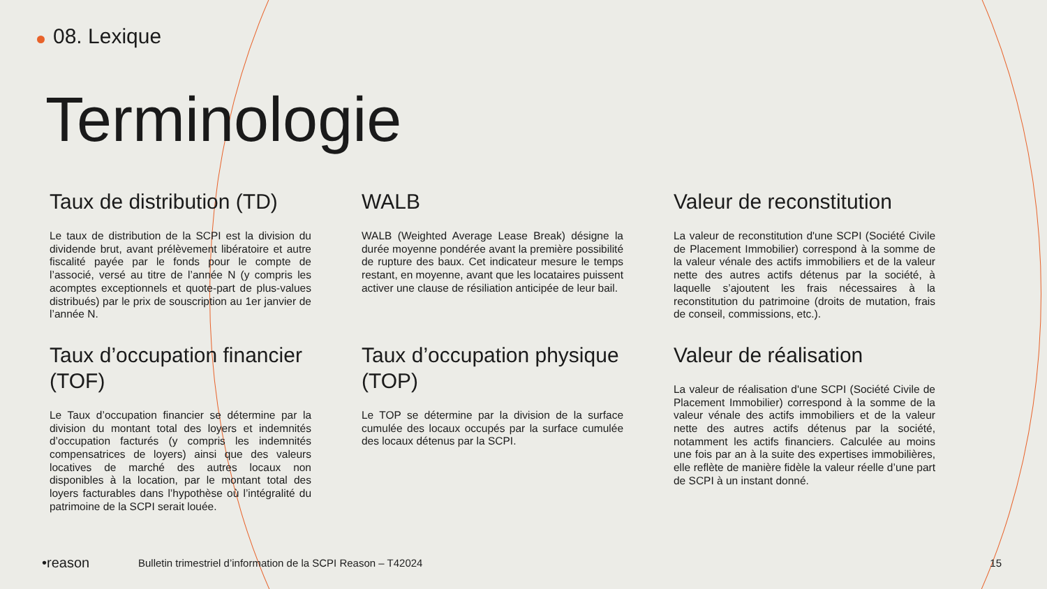08. Lexique
Terminologie
Taux de distribution (TD)
Le taux de distribution de la SCPI est la division du dividende brut, avant prélèvement libératoire et autre fiscalité payée par le fonds pour le compte de l’associé, versé au titre de l’année N (y compris les acomptes exceptionnels et quote-part de plus-values distribués) par le prix de souscription au 1er janvier de l’année N.
WALB
WALB (Weighted Average Lease Break) désigne la durée moyenne pondérée avant la première possibilité de rupture des baux. Cet indicateur mesure le temps restant, en moyenne, avant que les locataires puissent activer une clause de résiliation anticipée de leur bail.
Valeur de reconstitution
La valeur de reconstitution d'une SCPI (Société Civile de Placement Immobilier) correspond à la somme de la valeur vénale des actifs immobiliers et de la valeur nette des autres actifs détenus par la société, à laquelle s’ajoutent les frais nécessaires à la reconstitution du patrimoine (droits de mutation, frais de conseil, commissions, etc.).
Taux d’occupation financier (TOF)
Le Taux d’occupation financier se détermine par la division du montant total des loyers et indemnités d’occupation facturés (y compris les indemnités compensatrices de loyers) ainsi que des valeurs locatives de marché des autres locaux non disponibles à la location, par le montant total des loyers facturables dans l’hypothèse où l’intégralité du patrimoine de la SCPI serait louée.
Taux d’occupation physique (TOP)
Le TOP se détermine par la division de la surface cumulée des locaux occupés par la surface cumulée des locaux détenus par la SCPI.
Valeur de réalisation
La valeur de réalisation d'une SCPI (Société Civile de Placement Immobilier) correspond à la somme de la valeur vénale des actifs immobiliers et de la valeur nette des autres actifs détenus par la société, notamment les actifs financiers. Calculée au moins une fois par an à la suite des expertises immobilières, elle reflète de manière fidèle la valeur réelle d’une part de SCPI à un instant donné.
•reason Bulletin trimestriel d’information de la SCPI Reason – T42024 15